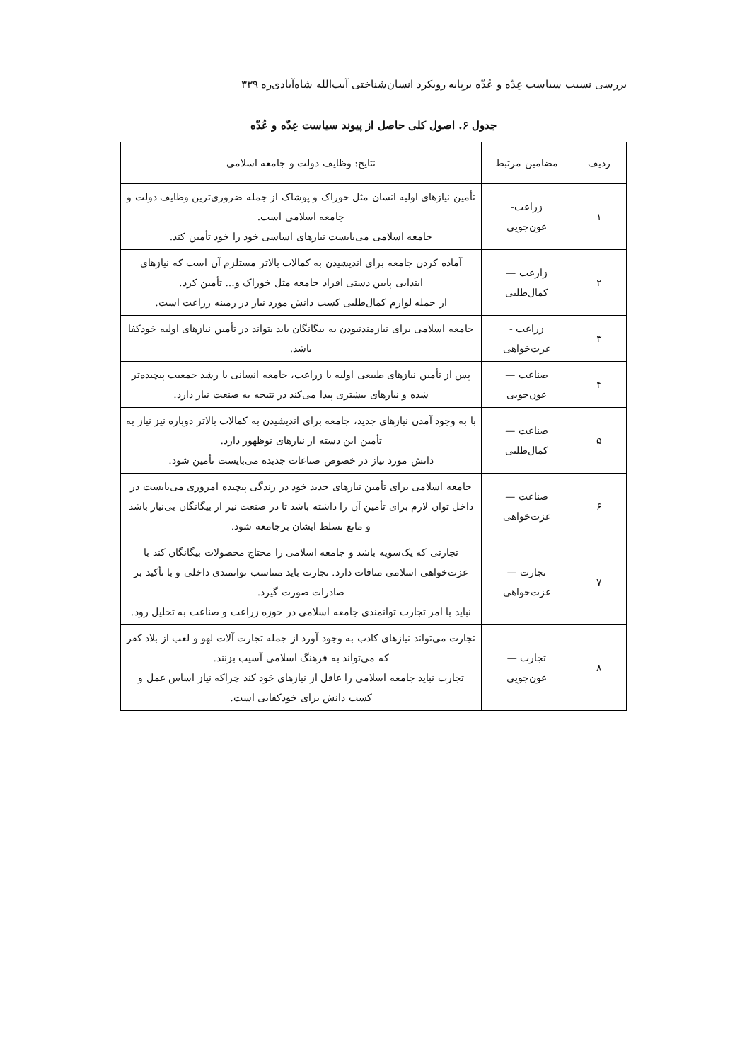بررسی نسبت سیاست عِدّه و عُدّه برپایه رویکرد انسان‌شناختی آیت‌الله شاه‌آبادی‌ره ۳۳۹
جدول ۶. اصول کلی حاصل از پیوند سیاست عِدّه و عُدّه
| ردیف | مضامین مرتبط | نتایج: وظایف دولت و جامعه اسلامی |
| --- | --- | --- |
| ۱ | زراعت- عون‌جویی | تأمین نیازهای اولیه انسان مثل خوراک و پوشاک از جمله ضروری‌ترین وظایف دولت و جامعه اسلامی است. جامعه اسلامی می‌بایست نیازهای اساسی خود را خود تأمین کند. |
| ۲ | زارعت — کمال‌طلبی | آماده کردن جامعه برای اندیشیدن به کمالات بالاتر مستلزم آن است که نیازهای ابتدایی پایین دستی افراد جامعه مثل خوراک و... تأمین کرد. از جمله لوازم کمال‌طلبی کسب دانش مورد نیاز در زمینه زراعت است. |
| ۳ | زراعت - عزت‌خواهی | جامعه اسلامی برای نیازمندنبودن به بیگانگان باید بتواند در تأمین نیازهای اولیه خودکفا باشد. |
| ۴ | صناعت — عون‌جویی | پس از تأمین نیازهای طبیعی اولیه با زراعت، جامعه انسانی با رشد جمعیت پیچیده‌تر شده و نیازهای بیشتری پیدا می‌کند در نتیجه به صنعت نیاز دارد. |
| ۵ | صناعت — کمال‌طلبی | با به وجود آمدن نیازهای جدید، جامعه برای اندیشیدن به کمالات بالاتر دوباره نیز نیاز به تأمین این دسته از نیازهای نوظهور دارد. دانش مورد نیاز در خصوص صناعات جدیده می‌بایست تأمین شود. |
| ۶ | صناعت — عزت‌خواهی | جامعه اسلامی برای تأمین نیازهای جدید خود در زندگی پیچیده امروزی می‌بایست در داخل توان لازم برای تأمین آن را داشته باشد تا در صنعت نیز از بیگانگان بی‌نیاز باشد و مانع تسلط ایشان برجامعه شود. |
| ۷ | تجارت — عزت‌خواهی | تجارتی که یک‌سویه باشد و جامعه اسلامی را محتاج محصولات بیگانگان کند با عزت‌خواهی اسلامی منافات دارد. تجارت باید متناسب توانمندی داخلی و با تأکید بر صادرات صورت گیرد. نباید با امر تجارت توانمندی جامعه اسلامی در حوزه زراعت و صناعت به تحلیل رود. |
| ۸ | تجارت — عون‌جویی | تجارت می‌تواند نیازهای کاذب به وجود آورد از جمله تجارت آلات لهو و لعب از بلاد کفر که می‌تواند به فرهنگ اسلامی آسیب بزنند. تجارت نباید جامعه اسلامی را غافل از نیازهای خود کند چراکه نیاز اساس عمل و کسب دانش برای خودکفایی است. |